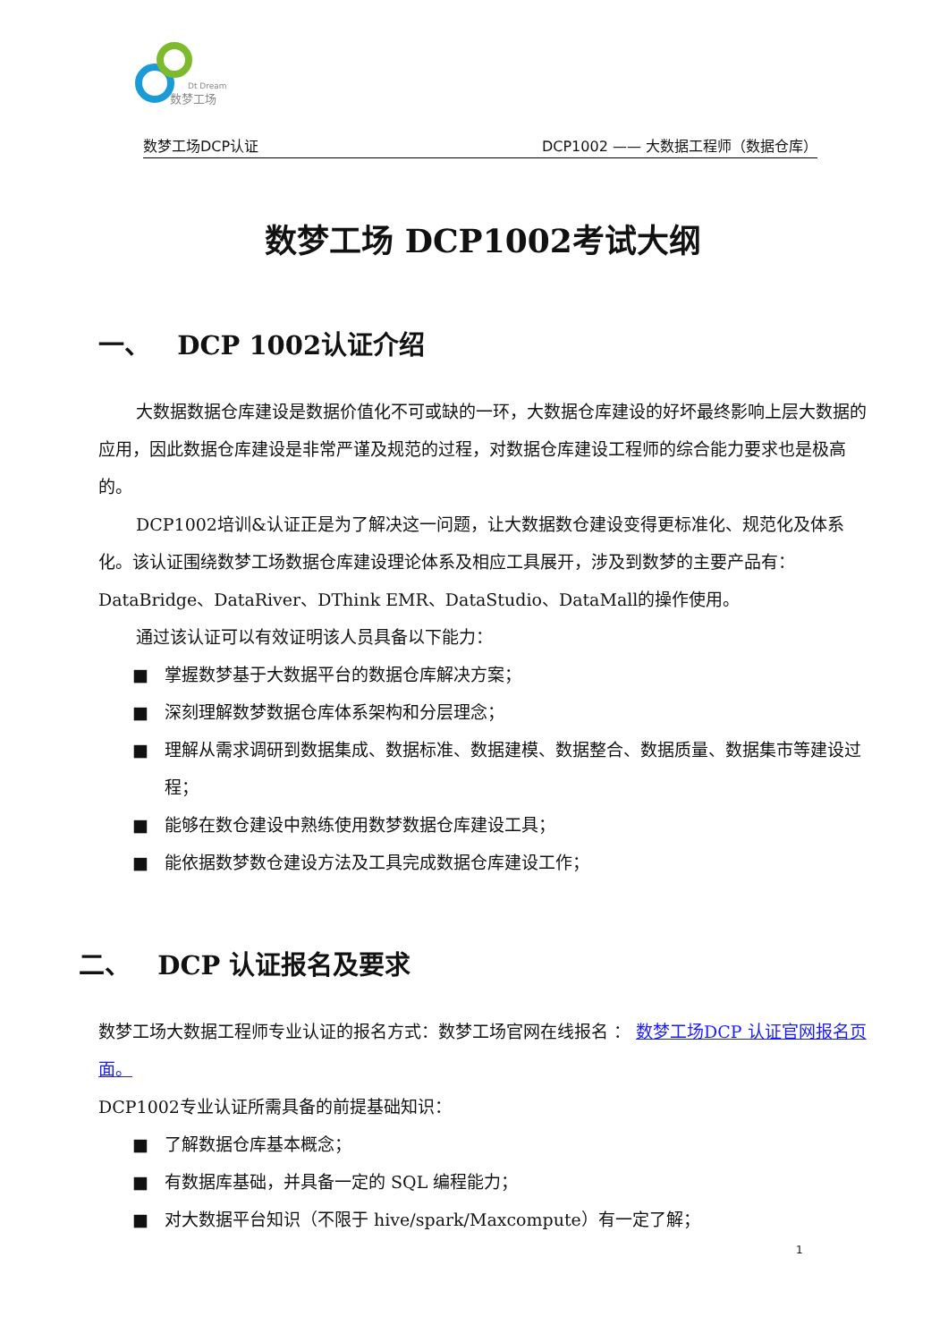Dt Dream
数梦工场
数梦工场DCP认证 DCP1002 —— 大数据工程师（数据仓库）
数梦工场 DCP1002考试大纲
一、 DCP 1002认证介绍
大数据数据仓库建设是数据价值化不可或缺的一环，大数据仓库建设的好坏最终影响上层大数据的应用，因此数据仓库建设是非常严谨及规范的过程，对数据仓库建设工程师的综合能力要求也是极高的。
DCP1002培训&认证正是为了解决这一问题，让大数据数仓建设变得更标准化、规范化及体系化。该认证围绕数梦工场数据仓库建设理论体系及相应工具展开，涉及到数梦的主要产品有：DataBridge、DataRiver、DThink EMR、DataStudio、DataMall的操作使用。
通过该认证可以有效证明该人员具备以下能力：
■ 掌握数梦基于大数据平台的数据仓库解决方案；
■ 深刻理解数梦数据仓库体系架构和分层理念；
■ 理解从需求调研到数据集成、数据标准、数据建模、数据整合、数据质量、数据集市等建设过程；
■ 能够在数仓建设中熟练使用数梦数据仓库建设工具；
■ 能依据数梦数仓建设方法及工具完成数据仓库建设工作；
二、 DCP 认证报名及要求
数梦工场大数据工程师专业认证的报名方式：数梦工场官网在线报名 ： 数梦工场DCP 认证官网报名页面。
DCP1002专业认证所需具备的前提基础知识：
■ 了解数据仓库基本概念；
■ 有数据库基础，并具备一定的 SQL 编程能力；
■ 对大数据平台知识（不限于 hive/spark/Maxcompute）有一定了解；
1